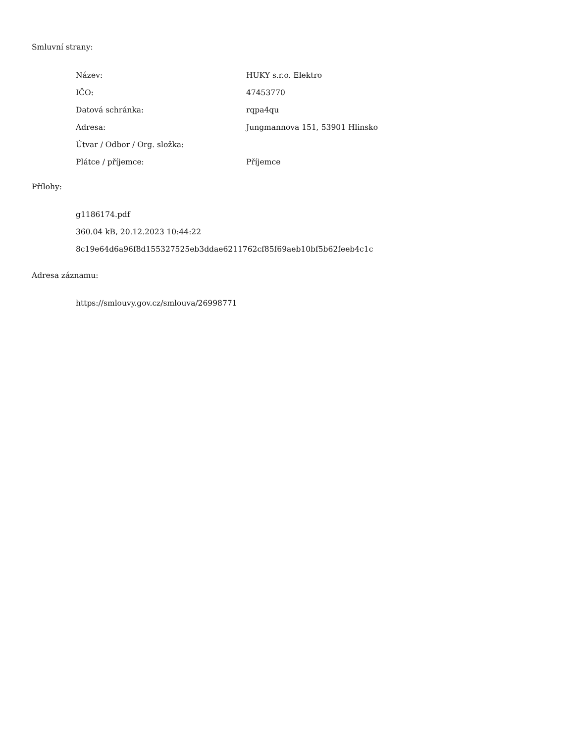Smluvní strany:
| Název: | HUKY s.r.o. Elektro |
| IČO: | 47453770 |
| Datová schránka: | rqpa4qu |
| Adresa: | Jungmannova 151, 53901 Hlinsko |
| Útvar / Odbor / Org. složka: | |
| Plátce / příjemce: | Příjemce |
Přílohy:
g1186174.pdf
360.04 kB, 20.12.2023 10:44:22
8c19e64d6a96f8d155327525eb3ddae6211762cf85f69aeb10bf5b62feeb4c1c
Adresa záznamu:
https://smlouvy.gov.cz/smlouva/26998771